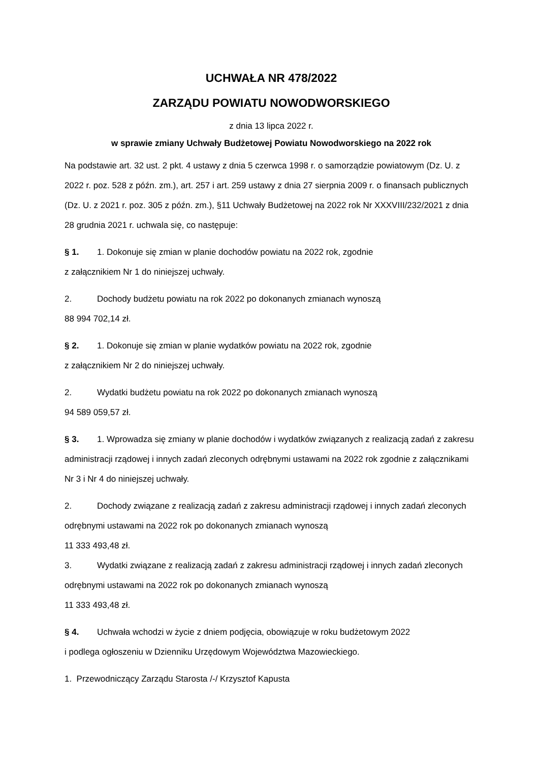UCHWAŁA NR 478/2022
ZARZĄDU POWIATU NOWODWORSKIEGO
z dnia 13 lipca 2022 r.
w sprawie zmiany Uchwały Budżetowej Powiatu Nowodworskiego na 2022 rok
Na podstawie art. 32 ust. 2 pkt. 4 ustawy z dnia 5 czerwca 1998 r. o samorządzie powiatowym (Dz. U. z 2022 r. poz. 528 z późn. zm.), art. 257 i art. 259 ustawy z dnia 27 sierpnia 2009 r. o finansach publicznych (Dz. U. z 2021 r. poz. 305 z późn. zm.), §11 Uchwały Budżetowej na 2022 rok Nr XXXVIII/232/2021 z dnia 28 grudnia 2021 r. uchwala się, co następuje:
§ 1. 1. Dokonuje się zmian w planie dochodów powiatu na 2022 rok, zgodnie
z załącznikiem Nr 1 do niniejszej uchwały.
2. Dochody budżetu powiatu na rok 2022 po dokonanych zmianach wynoszą
88 994 702,14 zł.
§ 2. 1. Dokonuje się zmian w planie wydatków powiatu na 2022 rok, zgodnie
z załącznikiem Nr 2 do niniejszej uchwały.
2. Wydatki budżetu powiatu na rok 2022 po dokonanych zmianach wynoszą
94 589 059,57 zł.
§ 3. 1. Wprowadza się zmiany w planie dochodów i wydatków związanych z realizacją zadań z zakresu administracji rządowej i innych zadań zleconych odrębnymi ustawami na 2022 rok zgodnie z załącznikami Nr 3 i Nr 4 do niniejszej uchwały.
2. Dochody związane z realizacją zadań z zakresu administracji rządowej i innych zadań zleconych odrębnymi ustawami na 2022 rok po dokonanych zmianach wynoszą
11 333 493,48 zł.
3. Wydatki związane z realizacją zadań z zakresu administracji rządowej i innych zadań zleconych odrębnymi ustawami na 2022 rok po dokonanych zmianach wynoszą
11 333 493,48 zł.
§ 4. Uchwała wchodzi w życie z dniem podjęcia, obowiązuje w roku budżetowym 2022
i podlega ogłoszeniu w Dzienniku Urzędowym Województwa Mazowieckiego.
1. Przewodniczący Zarządu Starosta /-/ Krzysztof Kapusta